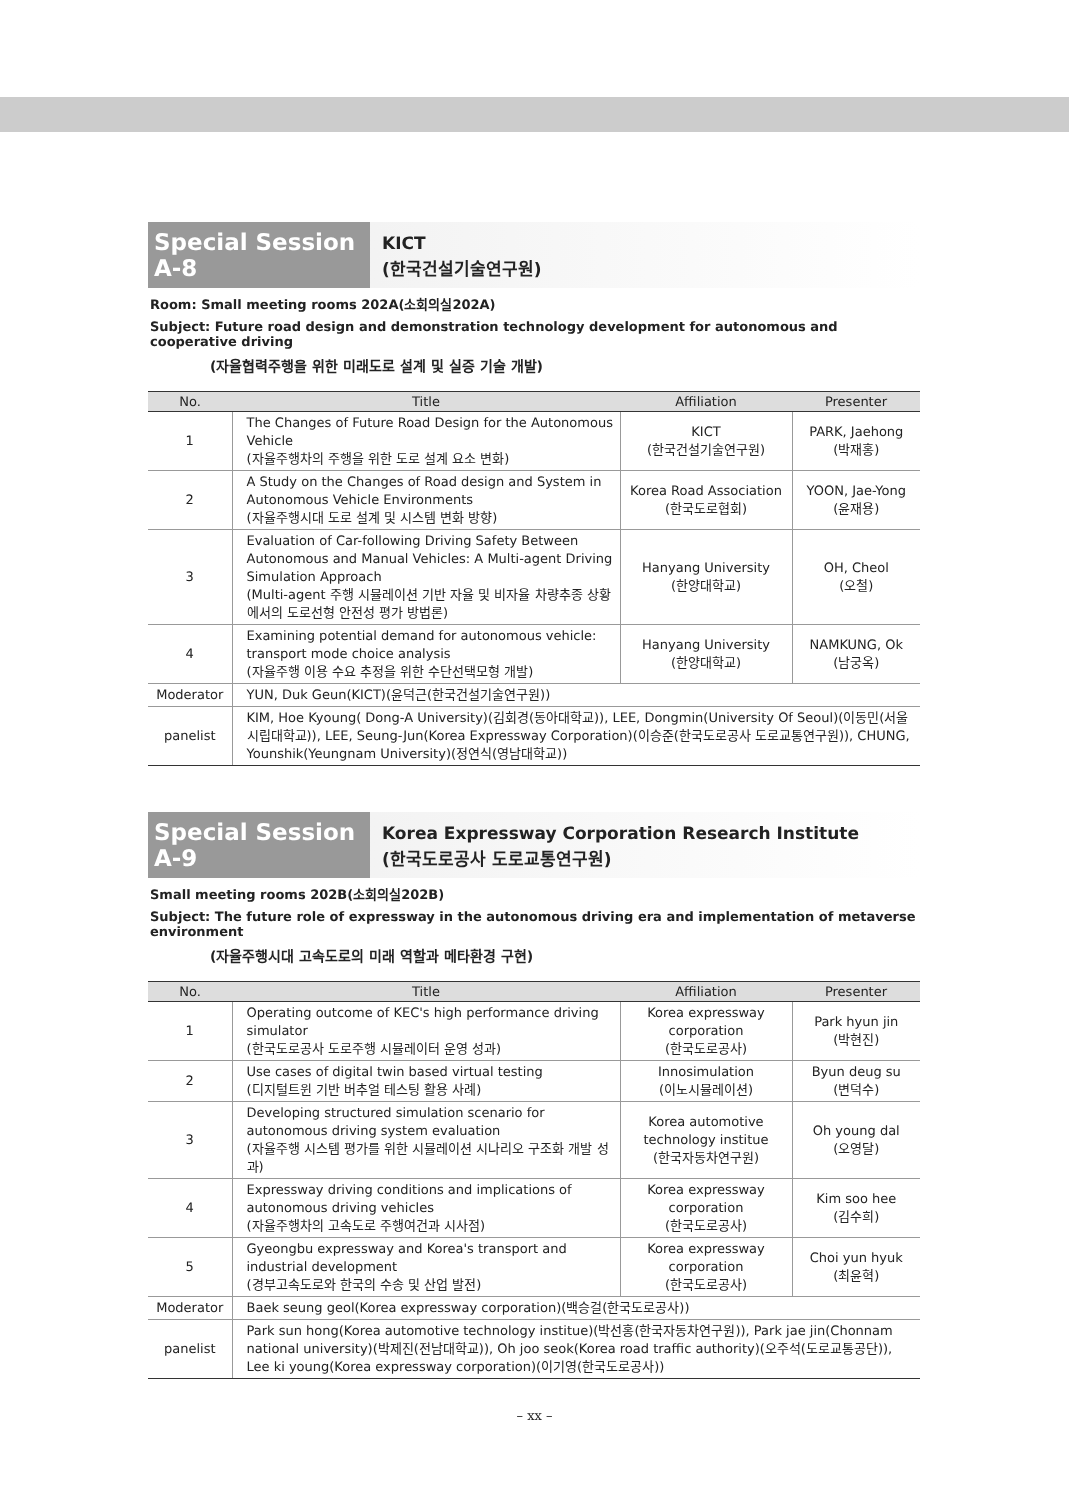Special Session A-8
KICT
(한국건설기술연구원)
Room: Small meeting rooms 202A(소회의실202A)
Subject: Future road design and demonstration technology development for autonomous and cooperative driving
(자율협력주행을 위한 미래도로 설계 및 실증 기술 개발)
| No. | Title | Affiliation | Presenter |
| --- | --- | --- | --- |
| 1 | The Changes of Future Road Design for the Autonomous Vehicle (자율주행차의 주행을 위한 도로 설계 요소 변화) | KICT (한국건설기술연구원) | PARK, Jaehong (박재홍) |
| 2 | A Study on the Changes of Road design and System in Autonomous Vehicle Environments (자율주행시대 도로 설계 및 시스템 변화 방향) | Korea Road Association (한국도로협회) | YOON, Jae-Yong (윤재용) |
| 3 | Evaluation of Car-following Driving Safety Between Autonomous and Manual Vehicles: A Multi-agent Driving Simulation Approach (Multi-agent 주행 시뮬레이션 기반 자율 및 비자율 차량추종 상황에서의 도로선형 안전성 평가 방법론) | Hanyang University (한양대학교) | OH, Cheol (오철) |
| 4 | Examining potential demand for autonomous vehicle: transport mode choice analysis (자율주행 이용 수요 추정을 위한 수단선택모형 개발) | Hanyang University (한양대학교) | NAMKUNG, Ok (남궁옥) |
| Moderator | YUN, Duk Geun(KICT)(윤덕근(한국건설기술연구원)) | | |
| panelist | KIM, Hoe Kyoung( Dong-A University)(김회경(동아대학교)), LEE, Dongmin(University Of Seoul)(이동민(서울시립대학교)), LEE, Seung-Jun(Korea Expressway Corporation)(이승준(한국도로공사 도로교통연구원)), CHUNG, Younshik(Yeungnam University)(정연식(영남대학교)) | | |
Special Session A-9
Korea Expressway Corporation Research Institute
(한국도로공사 도로교통연구원)
Small meeting rooms 202B(소회의실202B)
Subject: The future role of expressway in the autonomous driving era and implementation of metaverse environment
(자율주행시대 고속도로의 미래 역할과 메타환경 구현)
| No. | Title | Affiliation | Presenter |
| --- | --- | --- | --- |
| 1 | Operating outcome of KEC's high performance driving simulator (한국도로공사 도로주행 시뮬레이터 운영 성과) | Korea expressway corporation (한국도로공사) | Park hyun jin (박현진) |
| 2 | Use cases of digital twin based virtual testing (디지털트윈 기반 버추얼 테스팅 활용 사례) | Innosimulation (이노시뮬레이션) | Byun deug su (변덕수) |
| 3 | Developing structured simulation scenario for autonomous driving system evaluation (자율주행 시스템 평가를 위한 시뮬레이션 시나리오 구조화 개발 성과) | Korea automotive technology institue (한국자동차연구원) | Oh young dal (오영달) |
| 4 | Expressway driving conditions and implications of autonomous driving vehicles (자율주행차의 고속도로 주행여건과 시사점) | Korea expressway corporation (한국도로공사) | Kim soo hee (김수희) |
| 5 | Gyeongbu expressway and Korea's transport and industrial development (경부고속도로와 한국의 수송 및 산업 발전) | Korea expressway corporation (한국도로공사) | Choi yun hyuk (최윤혁) |
| Moderator | Baek seung geol(Korea expressway corporation)(백승걸(한국도로공사)) | | |
| panelist | Park sun hong(Korea automotive technology institue)(박선홍(한국자동차연구원)), Park jae jin(Chonnam national university)(박제진(전남대학교)), Oh joo seok(Korea road traffic authority)(오주석(도로교통공단)), Lee ki young(Korea expressway corporation)(이기영(한국도로공사)) | | |
– xx –